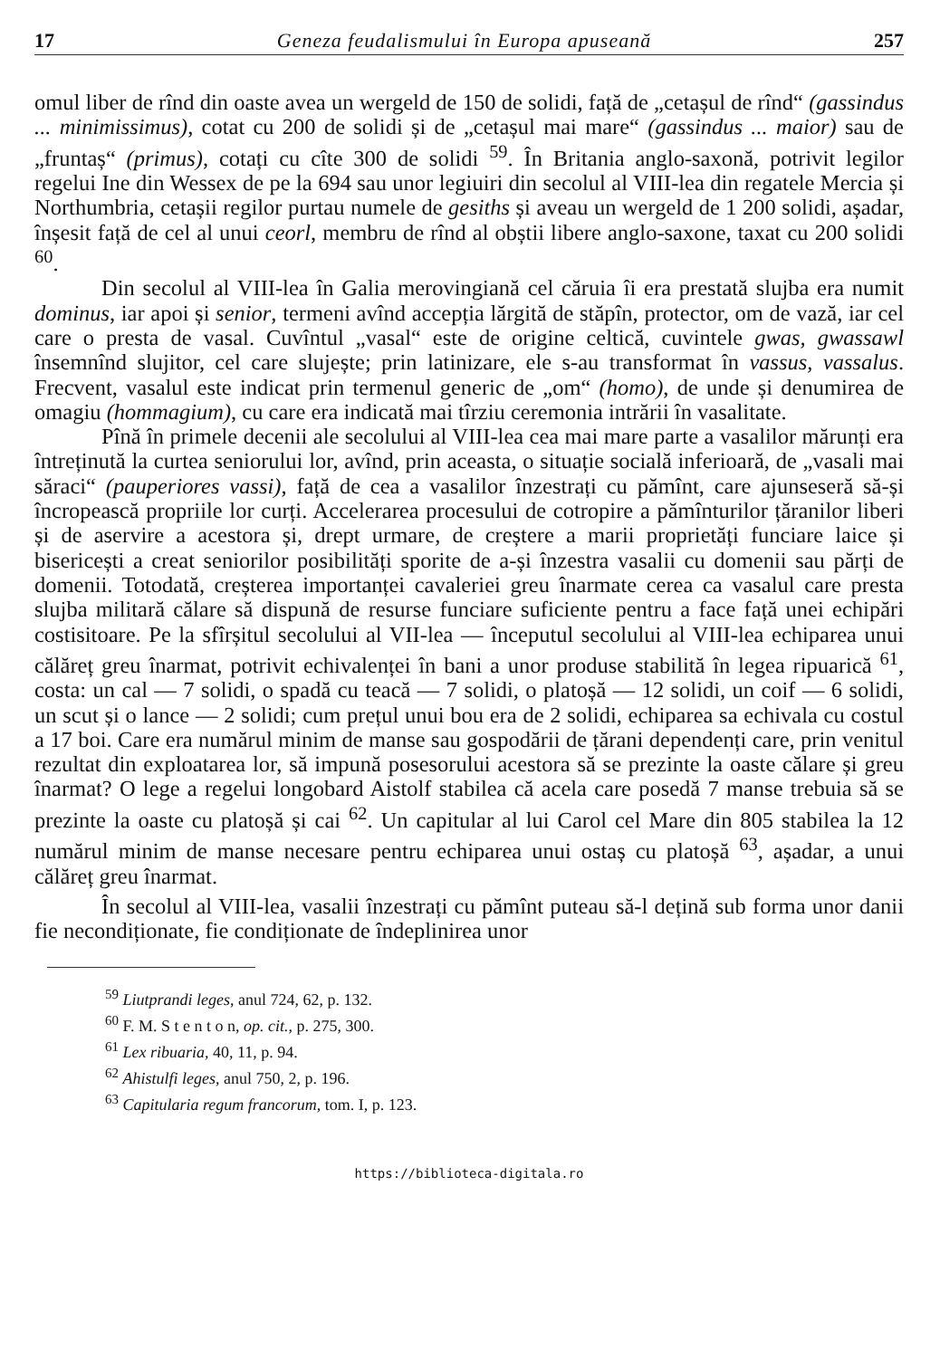17 Geneza feudalismului în Europa apuseană 257
omul liber de rînd din oaste avea un wergeld de 150 de solidi, față de „cetașul de rînd“ (gassindus ... minimissimus), cotat cu 200 de solidi și de „cetașul mai mare“ (gassindus ... maior) sau de „fruntaș“ (primus), cotați cu cîte 300 de solidi <sup>59</sup>. În Britania anglo-saxonă, potrivit legilor regelui Ine din Wessex de pe la 694 sau unor legiuiri din secolul al VIII-lea din regatele Mercia și Northumbria, cetașii regilor purtau numele de gesiths și aveau un wergeld de 1 200 solidi, așadar, înșesit față de cel al unui ceorl, membru de rînd al obștii libere anglo-saxone, taxat cu 200 solidi <sup>60</sup>.
Din secolul al VIII-lea în Galia merovingiană cel căruia îi era prestată slujba era numit dominus, iar apoi și senior, termeni avînd accepția lărgită de stăpîn, protector, om de vază, iar cel care o presta de vasal. Cuvîntul „vasal“ este de origine celtică, cuvintele gwas, gwassawl însemnînd slujitor, cel care slujește; prin latinizare, ele s-au transformat în vassus, vassalus. Frecvent, vasalul este indicat prin termenul generic de „om“ (homo), de unde și denumirea de omagiu (hommagium), cu care era indicată mai tîrziu ceremonia intrării în vasalitate.
Pînă în primele decenii ale secolului al VIII-lea cea mai mare parte a vasalilor mărunți era întreținută la curtea seniorului lor, avînd, prin aceasta, o situație socială inferioară, de „vasali mai săraci“ (pauperiores vassi), față de cea a vasalilor înzestrați cu pămînt, care ajunseseră să-și încropească propriile lor curți. Accelerarea procesului de cotropire a pămînturilor țăranilor liberi și de aservire a acestora și, drept urmare, de creștere a marii proprietăți funciare laice și bisericești a creat seniorilor posibilități sporite de a-și înzestra vasalii cu domenii sau părți de domenii. Totodată, creșterea importanței cavaleriei greu înarmate cerea ca vasalul care presta slujba militară călare să dispună de resurse funciare suficiente pentru a face față unei echipări costisitoare. Pe la sfîrșitul secolului al VII-lea — începutul secolului al VIII-lea echiparea unui călăreț greu înarmat, potrivit echivalenței în bani a unor produse stabilită în legea ripuarică <sup>61</sup>, costa: un cal — 7 solidi, o spadă cu teacă — 7 solidi, o platoșă — 12 solidi, un coif — 6 solidi, un scut și o lance — 2 solidi; cum prețul unui bou era de 2 solidi, echiparea sa echivala cu costul a 17 boi. Care era numărul minim de manse sau gospodării de țărani dependenți care, prin venitul rezultat din exploatarea lor, să impună posesorului acestora să se prezinte la oaste călare și greu înarmat? O lege a regelui longobard Aistolf stabilea că acela care posedă 7 manse trebuia să se prezinte la oaste cu platoșă și cai <sup>62</sup>. Un capitular al lui Carol cel Mare din 805 stabilea la 12 numărul minim de manse necesare pentru echiparea unui ostaș cu platoșă <sup>63</sup>, așadar, a unui călăreț greu înarmat.
În secolul al VIII-lea, vasalii înzestrați cu pămînt puteau să-l dețină sub forma unor danii fie necondiționate, fie condiționate de îndeplinirea unor
<sup>59</sup> Liutprandi leges, anul 724, 62, p. 132.
<sup>60</sup> F. M. S t e n t o n, op. cit., p. 275, 300.
<sup>61</sup> Lex ribuaria, 40, 11, p. 94.
<sup>62</sup> Ahistulfi leges, anul 750, 2, p. 196.
<sup>63</sup> Capitularia regum francorum, tom. I, p. 123.
https://biblioteca-digitala.ro